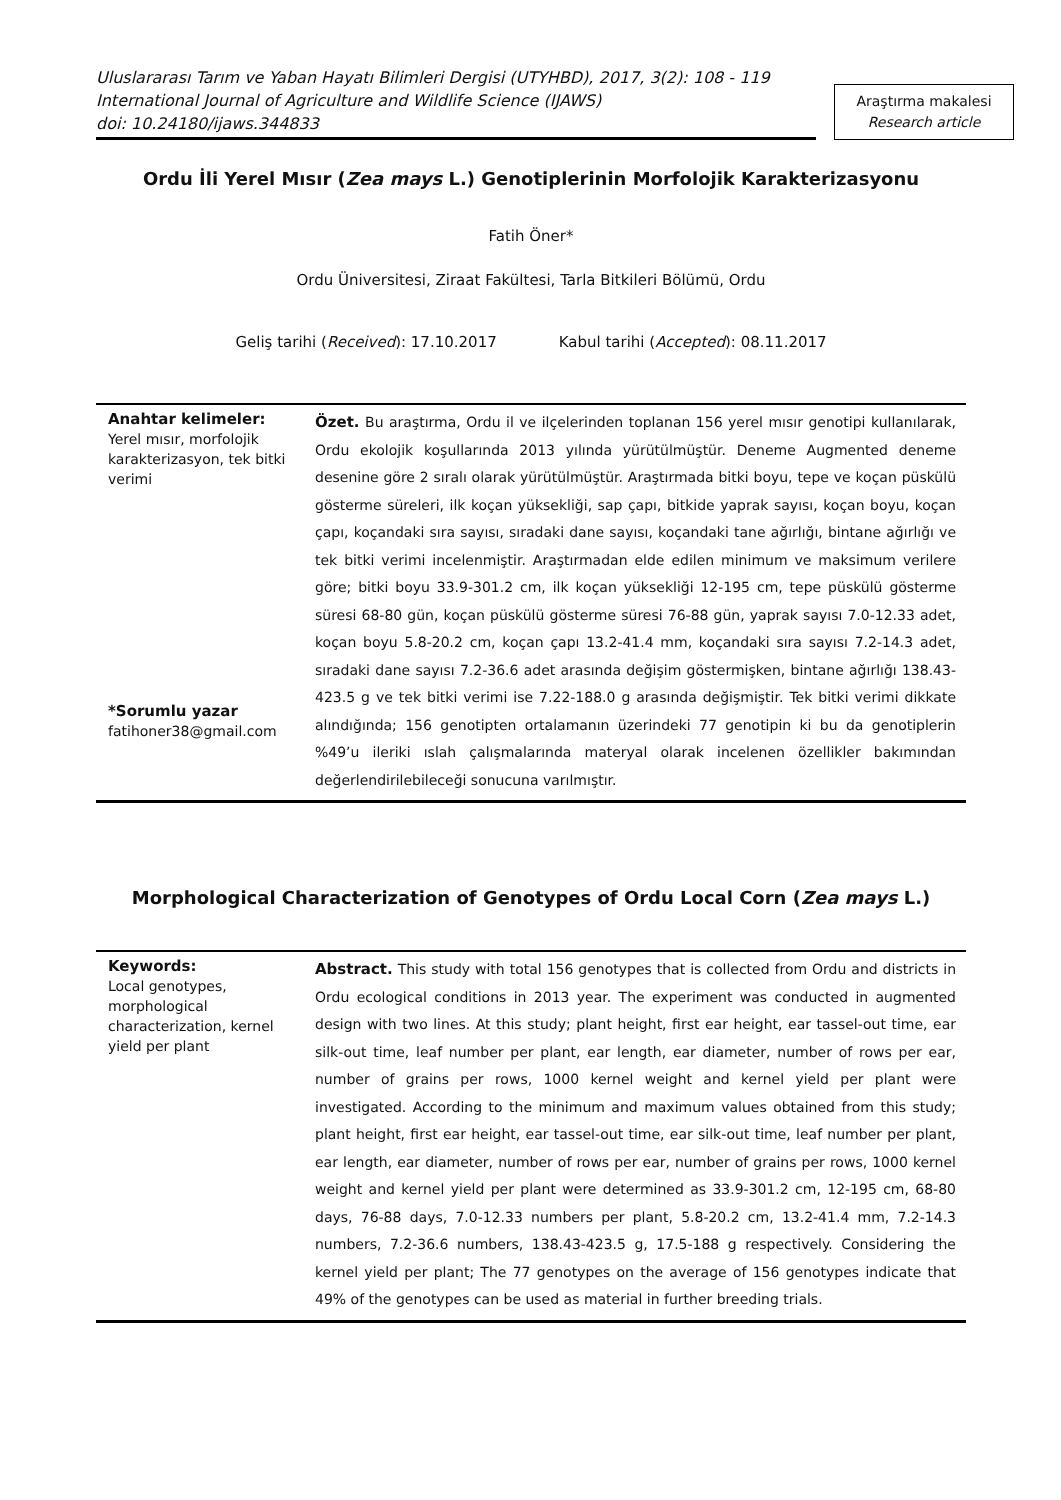Uluslararası Tarım ve Yaban Hayatı Bilimleri Dergisi (UTYHBD), 2017, 3(2): 108 - 119
International Journal of Agriculture and Wildlife Science (IJAWS)
doi: 10.24180/ijaws.344833
Araştırma makalesi
Research article
Ordu İli Yerel Mısır (Zea mays L.) Genotiplerinin Morfolojik Karakterizasyonu
Fatih Öner*
Ordu Üniversitesi, Ziraat Fakültesi, Tarla Bitkileri Bölümü, Ordu
Geliş tarihi (Received): 17.10.2017 Kabul tarihi (Accepted): 08.11.2017
Anahtar kelimeler:
Yerel mısır, morfolojik karakterizasyon, tek bitki verimi
*Sorumlu yazar
fatihoner38@gmail.com
Özet. Bu araştırma, Ordu il ve ilçelerinden toplanan 156 yerel mısır genotipi kullanılarak, Ordu ekolojik koşullarında 2013 yılında yürütülmüştür. Deneme Augmented deneme desenine göre 2 sıralı olarak yürütülmüştür. Araştırmada bitki boyu, tepe ve koçan püskülü gösterme süreleri, ilk koçan yüksekliği, sap çapı, bitkide yaprak sayısı, koçan boyu, koçan çapı, koçandaki sıra sayısı, sıradaki dane sayısı, koçandaki tane ağırlığı, bintane ağırlığı ve tek bitki verimi incelenmiştir. Araştırmadan elde edilen minimum ve maksimum verilere göre; bitki boyu 33.9-301.2 cm, ilk koçan yüksekliği 12-195 cm, tepe püskülü gösterme süresi 68-80 gün, koçan püskülü gösterme süresi 76-88 gün, yaprak sayısı 7.0-12.33 adet, koçan boyu 5.8-20.2 cm, koçan çapı 13.2-41.4 mm, koçandaki sıra sayısı 7.2-14.3 adet, sıradaki dane sayısı 7.2-36.6 adet arasında değişim göstermişken, bintane ağırlığı 138.43-423.5 g ve tek bitki verimi ise 7.22-188.0 g arasında değişmiştir. Tek bitki verimi dikkate alındığında; 156 genotipten ortalamanın üzerindeki 77 genotipin ki bu da genotiplerin %49’u ileriki ıslah çalışmalarında materyal olarak incelenen özellikler bakımından değerlendirilebileceği sonucuna varılmıştır.
Morphological Characterization of Genotypes of Ordu Local Corn (Zea mays L.)
Keywords:
Local genotypes, morphological characterization, kernel yield per plant
Abstract. This study with total 156 genotypes that is collected from Ordu and districts in Ordu ecological conditions in 2013 year. The experiment was conducted in augmented design with two lines. At this study; plant height, first ear height, ear tassel-out time, ear silk-out time, leaf number per plant, ear length, ear diameter, number of rows per ear, number of grains per rows, 1000 kernel weight and kernel yield per plant were investigated. According to the minimum and maximum values obtained from this study; plant height, first ear height, ear tassel-out time, ear silk-out time, leaf number per plant, ear length, ear diameter, number of rows per ear, number of grains per rows, 1000 kernel weight and kernel yield per plant were determined as 33.9-301.2 cm, 12-195 cm, 68-80 days, 76-88 days, 7.0-12.33 numbers per plant, 5.8-20.2 cm, 13.2-41.4 mm, 7.2-14.3 numbers, 7.2-36.6 numbers, 138.43-423.5 g, 17.5-188 g respectively. Considering the kernel yield per plant; The 77 genotypes on the average of 156 genotypes indicate that 49% of the genotypes can be used as material in further breeding trials.